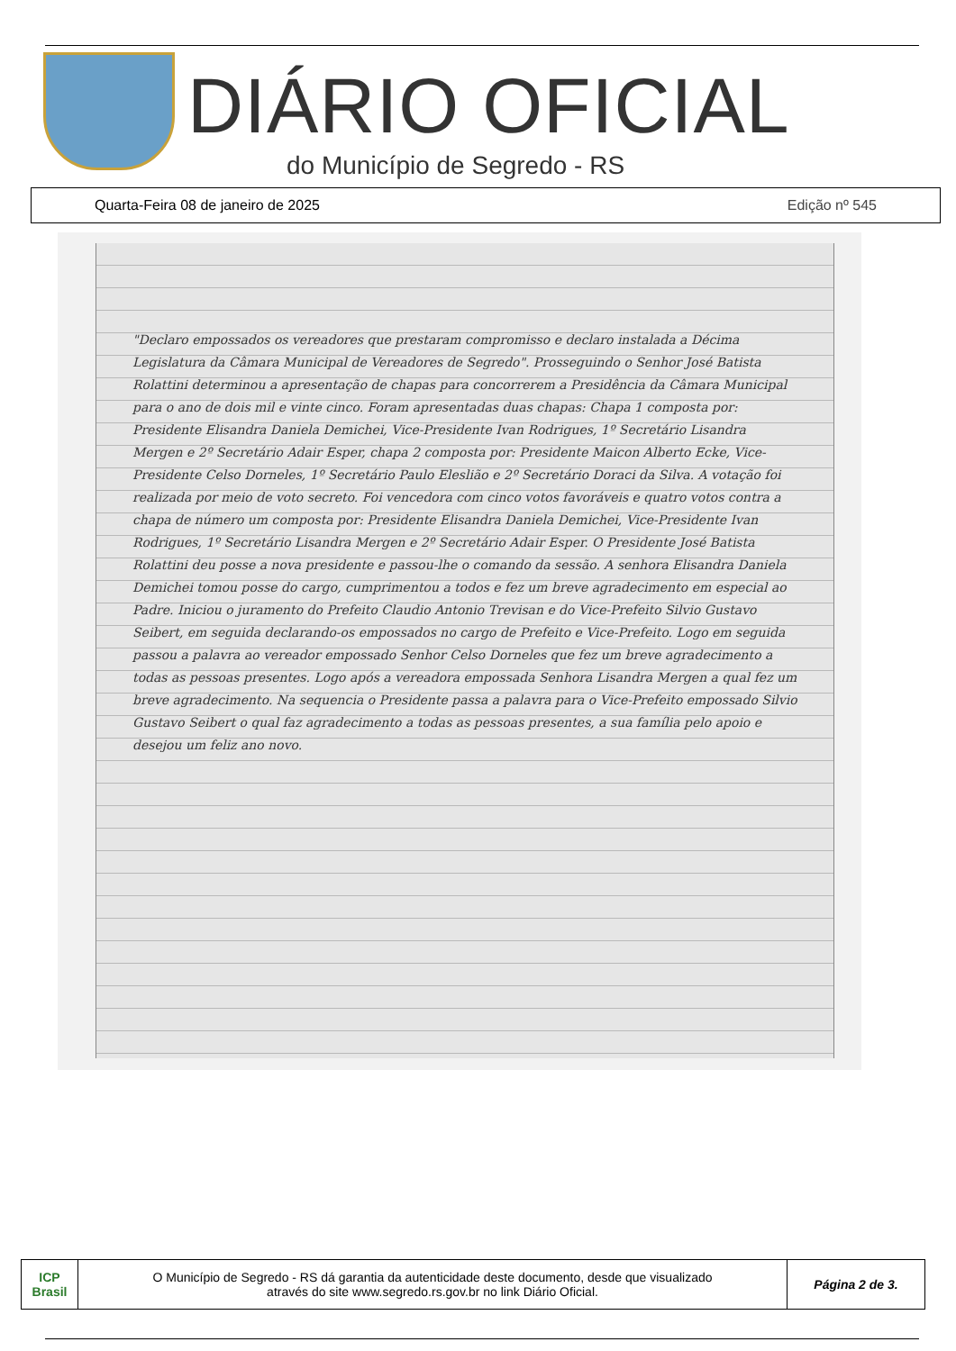DIÁRIO OFICIAL
do Município de Segredo - RS
Quarta-Feira 08 de janeiro de 2025 Edição nº 545
"Declaro empossados os vereadores que prestaram compromisso e declaro instalada a Décima Legislatura da Câmara Municipal de Vereadores de Segredo". Prosseguindo o Senhor José Batista Rolattini determinou a apresentação de chapas para concorrerem a Presidência da Câmara Municipal para o ano de dois mil e vinte cinco. Foram apresentadas duas chapas: Chapa 1 composta por: Presidente Elisandra Daniela Demichei, Vice-Presidente Ivan Rodrigues, 1º Secretário Lisandra Mergen e 2º Secretário Adair Esper, chapa 2 composta por: Presidente Maicon Alberto Ecke, Vice-Presidente Celso Dorneles, 1º Secretário Paulo Eleslião e 2º Secretário Doraci da Silva. A votação foi realizada por meio de voto secreto. Foi vencedora com cinco votos favoráveis e quatro votos contra a chapa de número um composta por: Presidente Elisandra Daniela Demichei, Vice-Presidente Ivan Rodrigues, 1º Secretário Lisandra Mergen e 2º Secretário Adair Esper. O Presidente José Batista Rolattini deu posse a nova presidente e passou-lhe o comando da sessão. A senhora Elisandra Daniela Demichei tomou posse do cargo, cumprimentou a todos e fez um breve agradecimento em especial ao Padre. Iniciou o juramento do Prefeito Claudio Antonio Trevisan e do Vice-Prefeito Silvio Gustavo Seibert, em seguida declarando-os empossados no cargo de Prefeito e Vice-Prefeito. Logo em seguida passou a palavra ao vereador empossado Senhor Celso Dorneles que fez um breve agradecimento a todas as pessoas presentes. Logo após a vereadora empossada Senhora Lisandra Mergen a qual fez um breve agradecimento. Na sequencia o Presidente passa a palavra para o Vice-Prefeito empossado Silvio Gustavo Seibert o qual faz agradecimento a todas as pessoas presentes, a sua família pelo apoio e desejou um feliz ano novo.
| ICP Brasil | O Município de Segredo - RS dá garantia da autenticidade deste documento, desde que visualizado através do site www.segredo.rs.gov.br no link Diário Oficial. | Página 2 de 3. |